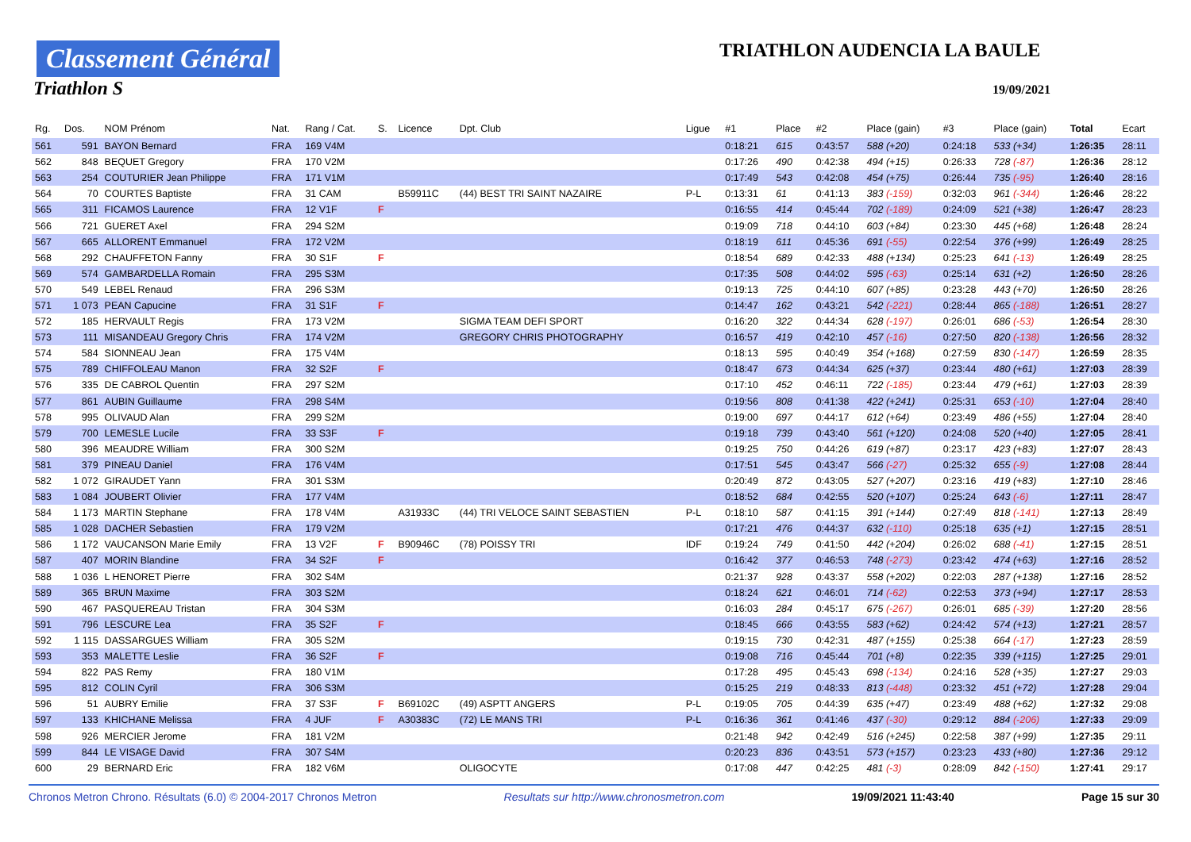Classement Général
Triathlon S
TRIATHLON AUDENCIA LA BAULE
19/09/2021
| Rg. | Dos. | NOM Prénom | Nat. | Rang / Cat. | S. | Licence | Dpt. Club | Ligue | #1 | Place | #2 | Place (gain) | #3 | Place (gain) | Total | Ecart |
| --- | --- | --- | --- | --- | --- | --- | --- | --- | --- | --- | --- | --- | --- | --- | --- | --- |
| 561 | 591 | BAYON Bernard | FRA | 169 V4M | | | | | 0:18:21 | 615 | 0:43:57 | 588 (+20) | 0:24:18 | 533 (+34) | 1:26:35 | 28:11 |
| 562 | 848 | BEQUET Gregory | FRA | 170 V2M | | | | | 0:17:26 | 490 | 0:42:38 | 494 (+15) | 0:26:33 | 728 (-87) | 1:26:36 | 28:12 |
| 563 | 254 | COUTURIER Jean Philippe | FRA | 171 V1M | | | | | 0:17:49 | 543 | 0:42:08 | 454 (+75) | 0:26:44 | 735 (-95) | 1:26:40 | 28:16 |
| 564 | 70 | COURTES Baptiste | FRA | 31 CAM | | B59911C | (44) BEST TRI SAINT NAZAIRE | P-L | 0:13:31 | 61 | 0:41:13 | 383 (-159) | 0:32:03 | 961 (-344) | 1:26:46 | 28:22 |
| 565 | 311 | FICAMOS Laurence | FRA | 12 V1F | F | | | | 0:16:55 | 414 | 0:45:44 | 702 (-189) | 0:24:09 | 521 (+38) | 1:26:47 | 28:23 |
| 566 | 721 | GUERET Axel | FRA | 294 S2M | | | | | 0:19:09 | 718 | 0:44:10 | 603 (+84) | 0:23:30 | 445 (+68) | 1:26:48 | 28:24 |
| 567 | 665 | ALLORENT Emmanuel | FRA | 172 V2M | | | | | 0:18:19 | 611 | 0:45:36 | 691 (-55) | 0:22:54 | 376 (+99) | 1:26:49 | 28:25 |
| 568 | 292 | CHAUFFETON Fanny | FRA | 30 S1F | F | | | | 0:18:54 | 689 | 0:42:33 | 488 (+134) | 0:25:23 | 641 (-13) | 1:26:49 | 28:25 |
| 569 | 574 | GAMBARDELLA Romain | FRA | 295 S3M | | | | | 0:17:35 | 508 | 0:44:02 | 595 (-63) | 0:25:14 | 631 (+2) | 1:26:50 | 28:26 |
| 570 | 549 | LEBEL Renaud | FRA | 296 S3M | | | | | 0:19:13 | 725 | 0:44:10 | 607 (+85) | 0:23:28 | 443 (+70) | 1:26:50 | 28:26 |
| 571 | 1 073 | PEAN Capucine | FRA | 31 S1F | F | | | | 0:14:47 | 162 | 0:43:21 | 542 (-221) | 0:28:44 | 865 (-188) | 1:26:51 | 28:27 |
| 572 | 185 | HERVAULT Regis | FRA | 173 V2M | | | SIGMA TEAM DEFI SPORT | | 0:16:20 | 322 | 0:44:34 | 628 (-197) | 0:26:01 | 686 (-53) | 1:26:54 | 28:30 |
| 573 | 111 | MISANDEAU Gregory Chris | FRA | 174 V2M | | | GREGORY CHRIS PHOTOGRAPHY | | 0:16:57 | 419 | 0:42:10 | 457 (-16) | 0:27:50 | 820 (-138) | 1:26:56 | 28:32 |
| 574 | 584 | SIONNEAU Jean | FRA | 175 V4M | | | | | 0:18:13 | 595 | 0:40:49 | 354 (+168) | 0:27:59 | 830 (-147) | 1:26:59 | 28:35 |
| 575 | 789 | CHIFFOLEAU Manon | FRA | 32 S2F | F | | | | 0:18:47 | 673 | 0:44:34 | 625 (+37) | 0:23:44 | 480 (+61) | 1:27:03 | 28:39 |
| 576 | 335 | DE CABROL Quentin | FRA | 297 S2M | | | | | 0:17:10 | 452 | 0:46:11 | 722 (-185) | 0:23:44 | 479 (+61) | 1:27:03 | 28:39 |
| 577 | 861 | AUBIN Guillaume | FRA | 298 S4M | | | | | 0:19:56 | 808 | 0:41:38 | 422 (+241) | 0:25:31 | 653 (-10) | 1:27:04 | 28:40 |
| 578 | 995 | OLIVAUD Alan | FRA | 299 S2M | | | | | 0:19:00 | 697 | 0:44:17 | 612 (+64) | 0:23:49 | 486 (+55) | 1:27:04 | 28:40 |
| 579 | 700 | LEMESLE Lucile | FRA | 33 S3F | F | | | | 0:19:18 | 739 | 0:43:40 | 561 (+120) | 0:24:08 | 520 (+40) | 1:27:05 | 28:41 |
| 580 | 396 | MEAUDRE William | FRA | 300 S2M | | | | | 0:19:25 | 750 | 0:44:26 | 619 (+87) | 0:23:17 | 423 (+83) | 1:27:07 | 28:43 |
| 581 | 379 | PINEAU Daniel | FRA | 176 V4M | | | | | 0:17:51 | 545 | 0:43:47 | 566 (-27) | 0:25:32 | 655 (-9) | 1:27:08 | 28:44 |
| 582 | 1 072 | GIRAUDET Yann | FRA | 301 S3M | | | | | 0:20:49 | 872 | 0:43:05 | 527 (+207) | 0:23:16 | 419 (+83) | 1:27:10 | 28:46 |
| 583 | 1 084 | JOUBERT Olivier | FRA | 177 V4M | | | | | 0:18:52 | 684 | 0:42:55 | 520 (+107) | 0:25:24 | 643 (-6) | 1:27:11 | 28:47 |
| 584 | 1 173 | MARTIN Stephane | FRA | 178 V4M | | A31933C | (44) TRI VELOCE SAINT SEBASTIEN | P-L | 0:18:10 | 587 | 0:41:15 | 391 (+144) | 0:27:49 | 818 (-141) | 1:27:13 | 28:49 |
| 585 | 1 028 | DACHER Sebastien | FRA | 179 V2M | | | | | 0:17:21 | 476 | 0:44:37 | 632 (-110) | 0:25:18 | 635 (+1) | 1:27:15 | 28:51 |
| 586 | 1 172 | VAUCANSON Marie Emily | FRA | 13 V2F | F | B90946C | (78) POISSY TRI | IDF | 0:19:24 | 749 | 0:41:50 | 442 (+204) | 0:26:02 | 688 (-41) | 1:27:15 | 28:51 |
| 587 | 407 | MORIN Blandine | FRA | 34 S2F | F | | | | 0:16:42 | 377 | 0:46:53 | 748 (-273) | 0:23:42 | 474 (+63) | 1:27:16 | 28:52 |
| 588 | 1 036 | L HENORET Pierre | FRA | 302 S4M | | | | | 0:21:37 | 928 | 0:43:37 | 558 (+202) | 0:22:03 | 287 (+138) | 1:27:16 | 28:52 |
| 589 | 365 | BRUN Maxime | FRA | 303 S2M | | | | | 0:18:24 | 621 | 0:46:01 | 714 (-62) | 0:22:53 | 373 (+94) | 1:27:17 | 28:53 |
| 590 | 467 | PASQUEREAU Tristan | FRA | 304 S3M | | | | | 0:16:03 | 284 | 0:45:17 | 675 (-267) | 0:26:01 | 685 (-39) | 1:27:20 | 28:56 |
| 591 | 796 | LESCURE Lea | FRA | 35 S2F | F | | | | 0:18:45 | 666 | 0:43:55 | 583 (+62) | 0:24:42 | 574 (+13) | 1:27:21 | 28:57 |
| 592 | 1 115 | DASSARGUES William | FRA | 305 S2M | | | | | 0:19:15 | 730 | 0:42:31 | 487 (+155) | 0:25:38 | 664 (-17) | 1:27:23 | 28:59 |
| 593 | 353 | MALETTE Leslie | FRA | 36 S2F | F | | | | 0:19:08 | 716 | 0:45:44 | 701 (+8) | 0:22:35 | 339 (+115) | 1:27:25 | 29:01 |
| 594 | 822 | PAS Remy | FRA | 180 V1M | | | | | 0:17:28 | 495 | 0:45:43 | 698 (-134) | 0:24:16 | 528 (+35) | 1:27:27 | 29:03 |
| 595 | 812 | COLIN Cyril | FRA | 306 S3M | | | | | 0:15:25 | 219 | 0:48:33 | 813 (-448) | 0:23:32 | 451 (+72) | 1:27:28 | 29:04 |
| 596 | 51 | AUBRY Emilie | FRA | 37 S3F | F | B69102C | (49) ASPTT ANGERS | P-L | 0:19:05 | 705 | 0:44:39 | 635 (+47) | 0:23:49 | 488 (+62) | 1:27:32 | 29:08 |
| 597 | 133 | KHICHANE Melissa | FRA | 4 JUF | F | A30383C | (72) LE MANS TRI | P-L | 0:16:36 | 361 | 0:41:46 | 437 (-30) | 0:29:12 | 884 (-206) | 1:27:33 | 29:09 |
| 598 | 926 | MERCIER Jerome | FRA | 181 V2M | | | | | 0:21:48 | 942 | 0:42:49 | 516 (+245) | 0:22:58 | 387 (+99) | 1:27:35 | 29:11 |
| 599 | 844 | LE VISAGE David | FRA | 307 S4M | | | | | 0:20:23 | 836 | 0:43:51 | 573 (+157) | 0:23:23 | 433 (+80) | 1:27:36 | 29:12 |
| 600 | 29 | BERNARD Eric | FRA | 182 V6M | | | OLIGOCYTE | | 0:17:08 | 447 | 0:42:25 | 481 (-3) | 0:28:09 | 842 (-150) | 1:27:41 | 29:17 |
Chronos Metron Chrono. Résultats (6.0) © 2004-2017 Chronos Metron Resultats sur http://www.chronosmetron.com 19/09/2021 11:43:40 Page 15 sur 30